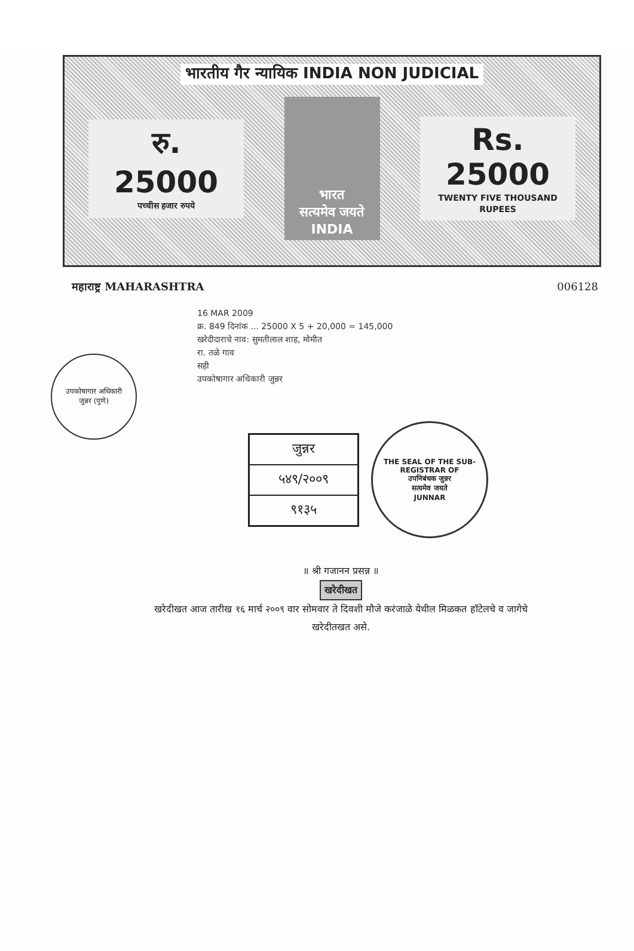भारतीय गैर न्यायिक INDIA NON JUDICIAL
रु. 25000
पच्चीस हजार रुपये
भारत
सत्यमेव जयते INDIA
Rs. 25000
TWENTY FIVE THOUSAND RUPEES
महाराष्ट्र MAHARASHTRA 006128
उपकोषागार अधिकारी
जुन्नर (पुणे)
16 MAR 2009
क्र. 849 दिनांक ... 25000 X 5 + 20,000 = 145,000
खरेदीदाराचे नाव: सुमतीलाल शाह, मोमीत
रा. तळे गाव
सही
उपकोषागार अधिकारी जुन्नर
जुन्नर
५४९/२००९
९१३५
THE SEAL OF THE SUB-REGISTRAR OF
उपनिबंधक जुन्नर
सत्यमेव जयते
JUNNAR
॥ श्री गजानन प्रसन्न ॥
खरेदीखत
खरेदीखत आज तारीख १६ मार्च २००९ वार सोमवार ते दिवशी मौजे करंजाळे येथील मिळकत हॉटेलचे व जागेचे खरेदीतखत असे.